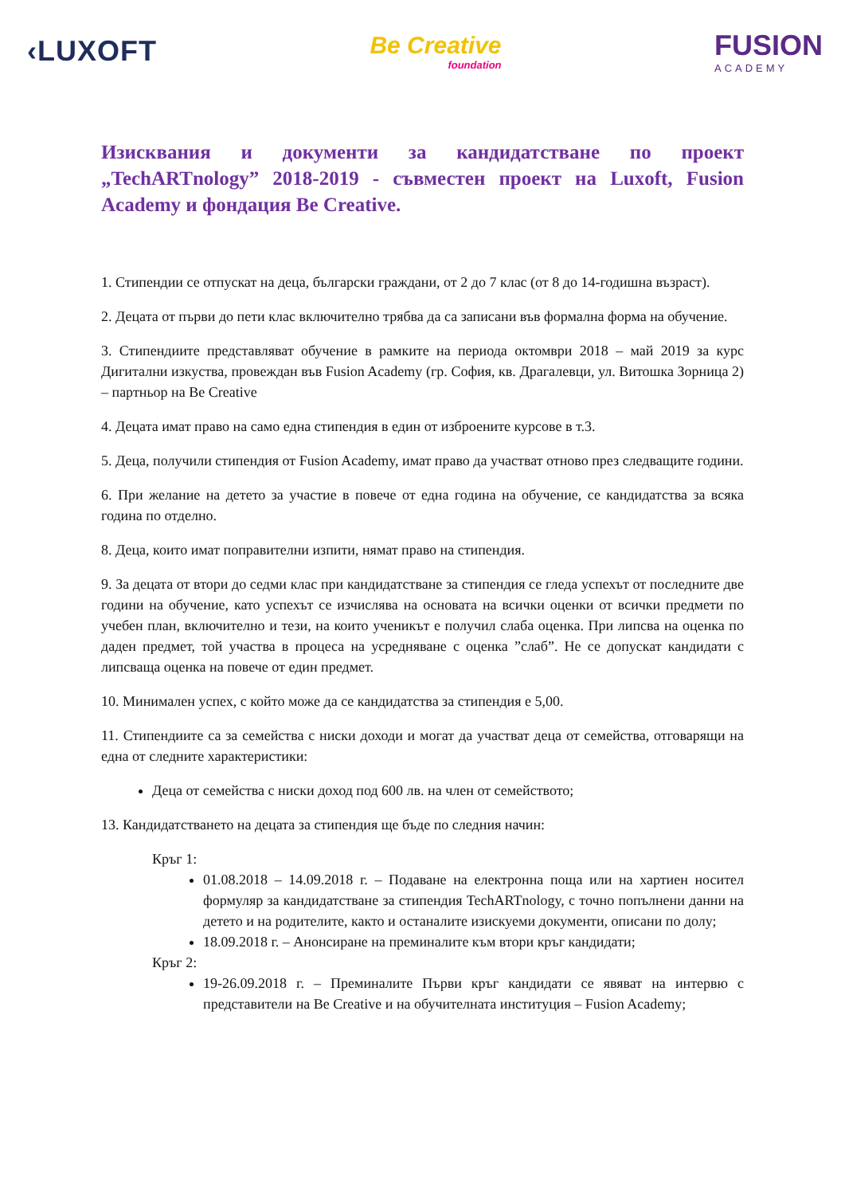‹LUXOFT
Be Creative
foundation
FUSION
ACADEMY
Изисквания и документи за кандидатстване по проект „TechARTnology” 2018-2019 - съвместен проект на Luxoft, Fusion Academy и фондация Be Creative.
1. Стипендии се отпускат на деца, български граждани, от 2 до 7 клас (от 8 до 14-годишна възраст).
2. Децата от първи до пети клас включително трябва да са записани във формална форма на обучение.
3. Стипендиите представляват обучение в рамките на периода октомври 2018 – май 2019 за курс Дигитални изкуства, провеждан във Fusion Academy (гр. София, кв. Драгалевци, ул. Витошка Зорница 2) – партньор на Be Creative
4. Децата имат право на само една стипендия в един от изброените курсове в т.3.
5. Деца, получили стипендия от Fusion Academy, имат право да участват отново през следващите години.
6. При желание на детето за участие в повече от една година на обучение, се кандидатства за всяка година по отделно.
8. Деца, които имат поправителни изпити, нямат право на стипендия.
9. За децата от втори до седми клас при кандидатстване за стипендия се гледа успехът от последните две години на обучение, като успехът се изчислява на основата на всички оценки от всички предмети по учебен план, включително и тези, на които ученикът е получил слаба оценка. При липсва на оценка по даден предмет, той участва в процеса на усредняване с оценка ”слаб”. Не се допускат кандидати с липсваща оценка на повече от един предмет.
10. Минимален успех, с който може да се кандидатства за стипендия е 5,00.
11. Стипендиите са за семейства с ниски доходи и могат да участват деца от семейства, отговарящи на една от следните характеристики:
Деца от семейства с ниски доход под 600 лв. на член от семейството;
13. Кандидатстването на децата за стипендия ще бъде по следния начин:
Кръг 1:
01.08.2018 – 14.09.2018 г. – Подаване на електронна поща или на хартиен носител формуляр за кандидатстване за стипендия TechARTnology, с точно попълнени данни на детето и на родителите, както и останалите изискуеми документи, описани по долу;
18.09.2018 г. – Анонсиране на преминалите към втори кръг кандидати;
Кръг 2:
19-26.09.2018 г. – Преминалите Първи кръг кандидати се явяват на интервю с представители на Be Creative и на обучителната институция – Fusion Academy;